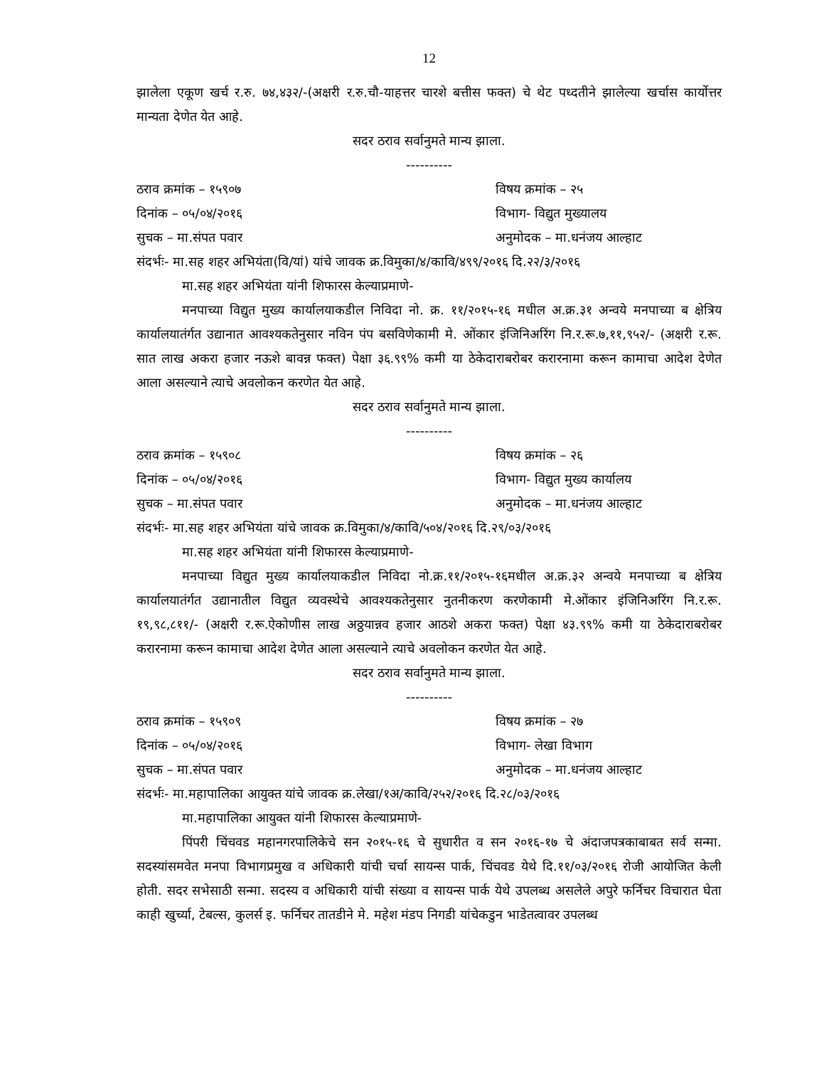12
झालेला एकूण खर्च र.रु. ७४,४३२/-(अक्षरी र.रु.चौ-याहत्तर चारशे बत्तीस फक्त) चे थेट पध्दतीने झालेल्या खर्चास कार्योत्तर मान्यता देणेत येत आहे.
सदर ठराव सर्वानुमते मान्य झाला.
----------
ठराव क्रमांक – १५९०७ विषय क्रमांक – २५
दिनांक – ०५/०४/२०१६ विभाग- विद्युत मुख्यालय
सुचक – मा.संपत पवार अनुमोदक – मा.धनंजय आल्हाट
संदर्भः- मा.सह शहर अभियंता(वि/यां) यांचे जावक क्र.विमुका/४/कावि/४९९/२०१६ दि.२२/३/२०१६
मा.सह शहर अभियंता यांनी शिफारस केल्याप्रमाणे-
मनपाच्या विद्युत मुख्य कार्यालयाकडील निविदा नो. क्र. ११/२०१५-१६ मधील अ.क्र.३१ अन्वये मनपाच्या ब क्षेत्रिय कार्यालयातंर्गत उद्यानात आवश्यकतेनुसार नविन पंप बसविणेकामी मे. ओंकार इंजिनिअरिंग नि.र.रू.७,११,९५२/- (अक्षरी र.रू. सात लाख अकरा हजार नऊशे बावन्न फक्त) पेक्षा ३६.९९% कमी या ठेकेदाराबरोबर करारनामा करून कामाचा आदेश देणेत आला असल्याने त्याचे अवलोकन करणेत येत आहे.
सदर ठराव सर्वानुमते मान्य झाला.
----------
ठराव क्रमांक – १५९०८ विषय क्रमांक – २६
दिनांक – ०५/०४/२०१६ विभाग- विद्युत मुख्य कार्यालय
सुचक – मा.संपत पवार अनुमोदक – मा.धनंजय आल्हाट
संदर्भः- मा.सह शहर अभियंता यांचे जावक क्र.विमुका/४/कावि/५०४/२०१६ दि.२९/०३/२०१६
मा.सह शहर अभियंता यांनी शिफारस केल्याप्रमाणे-
मनपाच्या विद्युत मुख्य कार्यालयाकडील निविदा नो.क्र.११/२०१५-१६मधील अ.क्र.३२ अन्वये मनपाच्या ब क्षेत्रिय कार्यालयातंर्गत उद्यानातील विद्युत व्यवस्थेचे आवश्यकतेनुसार नुतनीकरण करणेकामी मे.ओंकार इंजिनिअरिंग नि.र.रू. १९,९८,८११/- (अक्षरी र.रू.ऐकोणीस लाख अठ्ठयान्नव हजार आठशे अकरा फक्त) पेक्षा ४३.९९% कमी या ठेकेदाराबरोबर करारनामा करून कामाचा आदेश देणेत आला असल्याने त्याचे अवलोकन करणेत येत आहे.
सदर ठराव सर्वानुमते मान्य झाला.
----------
ठराव क्रमांक – १५९०९ विषय क्रमांक – २७
दिनांक – ०५/०४/२०१६ विभाग- लेखा विभाग
सुचक – मा.संपत पवार अनुमोदक – मा.धनंजय आल्हाट
संदर्भः- मा.महापालिका आयुक्त यांचे जावक क्र.लेखा/१अ/कावि/२५२/२०१६ दि.२८/०३/२०१६
मा.महापालिका आयुक्त यांनी शिफारस केल्याप्रमाणे-
पिंपरी चिंचवड महानगरपालिकेचे सन २०१५-१६ चे सुधारीत व सन २०१६-१७ चे अंदाजपत्रकाबाबत सर्व सन्मा. सदस्यांसमवेत मनपा विभागप्रमुख व अधिकारी यांची चर्चा सायन्स पार्क, चिंचवड येथे दि.११/०३/२०१६ रोजी आयोजित केली होती. सदर सभेसाठी सन्मा. सदस्य व अधिकारी यांची संख्या व सायन्स पार्क येथे उपलब्ध असलेले अपुरे फर्निचर विचारात घेता काही खुर्च्या, टेबल्स, कुलर्स इ. फर्निचर तातडीने मे. महेश मंडप निगडी यांचेकडुन भाडेतत्वावर उपलब्ध